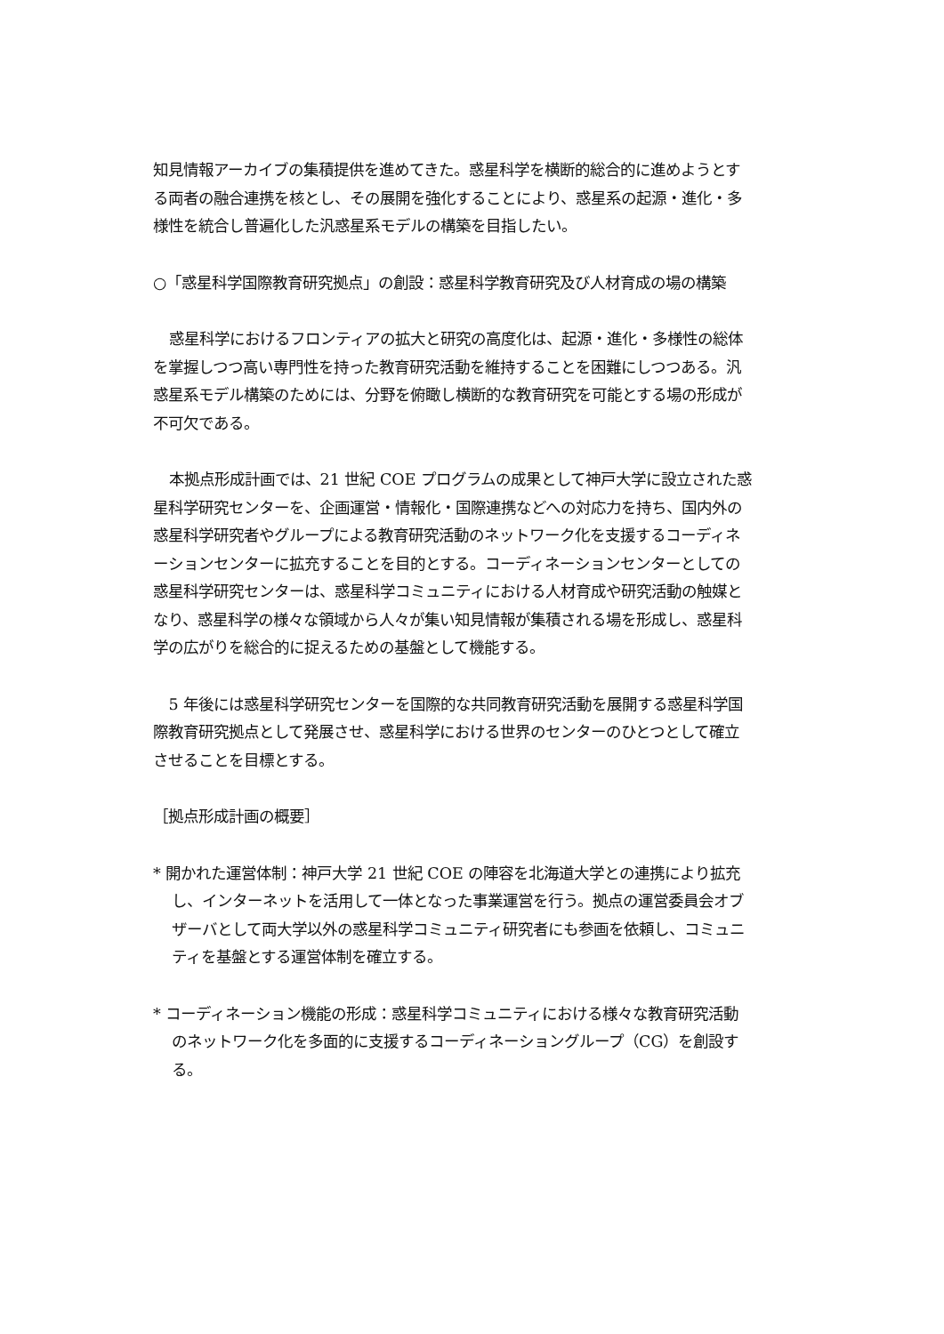知見情報アーカイブの集積提供を進めてきた。惑星科学を横断的総合的に進めようとする両者の融合連携を核とし、その展開を強化することにより、惑星系の起源・進化・多様性を統合し普遍化した汎惑星系モデルの構築を目指したい。
○「惑星科学国際教育研究拠点」の創設：惑星科学教育研究及び人材育成の場の構築
惑星科学におけるフロンティアの拡大と研究の高度化は、起源・進化・多様性の総体を掌握しつつ高い専門性を持った教育研究活動を維持することを困難にしつつある。汎惑星系モデル構築のためには、分野を俯瞰し横断的な教育研究を可能とする場の形成が不可欠である。
本拠点形成計画では、21 世紀 COE プログラムの成果として神戸大学に設立された惑星科学研究センターを、企画運営・情報化・国際連携などへの対応力を持ち、国内外の惑星科学研究者やグループによる教育研究活動のネットワーク化を支援するコーディネーションセンターに拡充することを目的とする。コーディネーションセンターとしての惑星科学研究センターは、惑星科学コミュニティにおける人材育成や研究活動の触媒となり、惑星科学の様々な領域から人々が集い知見情報が集積される場を形成し、惑星科学の広がりを総合的に捉えるための基盤として機能する。
5 年後には惑星科学研究センターを国際的な共同教育研究活動を展開する惑星科学国際教育研究拠点として発展させ、惑星科学における世界のセンターのひとつとして確立させることを目標とする。
［拠点形成計画の概要］
* 開かれた運営体制：神戸大学 21 世紀 COE の陣容を北海道大学との連携により拡充し、インターネットを活用して一体となった事業運営を行う。拠点の運営委員会オブザーバとして両大学以外の惑星科学コミュニティ研究者にも参画を依頼し、コミュニティを基盤とする運営体制を確立する。
* コーディネーション機能の形成：惑星科学コミュニティにおける様々な教育研究活動のネットワーク化を多面的に支援するコーディネーショングループ（CG）を創設する。